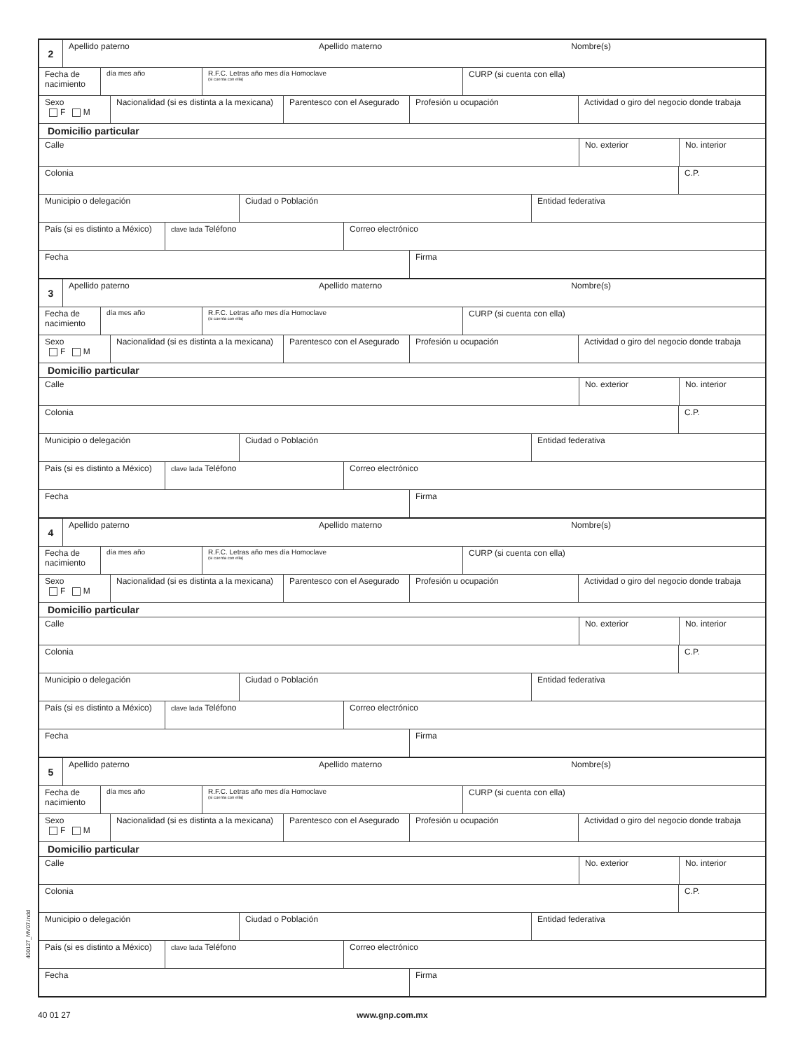2
Apellido paterno Apellido materno Nombre(s)
Fecha de nacimiento
día mes año R.F.C. Letras año mes día Homoclave
(si cuenta con ella)
CURP (si cuenta con ella)
Sexo
F M
Nacionalidad (si es distinta a la mexicana)
Parentesco con el Asegurado
Profesión u ocupación Actividad o giro del negocio donde trabaja
Domicilio particular
Calle No. exterior No. interior
Colonia C.P.
Municipio o delegación Ciudad o Población Entidad federativa
País (si es distinto a México)
clave lada Teléfono Correo electrónico
Fecha Firma
3
Apellido paterno Apellido materno Nombre(s)
Fecha de nacimiento
día mes año R.F.C. Letras año mes día Homoclave
(si cuenta con ella)
CURP (si cuenta con ella)
Sexo
F M
Nacionalidad (si es distinta a la mexicana)
Parentesco con el Asegurado
Profesión u ocupación Actividad o giro del negocio donde trabaja
Domicilio particular
Calle No. exterior No. interior
Colonia C.P.
Municipio o delegación Ciudad o Población Entidad federativa
País (si es distinto a México)
clave lada Teléfono Correo electrónico
Fecha Firma
4
Apellido paterno Apellido materno Nombre(s)
Fecha de nacimiento
día mes año R.F.C. Letras año mes día Homoclave
(si cuenta con ella)
CURP (si cuenta con ella)
Sexo
F M
Nacionalidad (si es distinta a la mexicana)
Parentesco con el Asegurado
Profesión u ocupación Actividad o giro del negocio donde trabaja
Domicilio particular
Calle No. exterior No. interior
Colonia C.P.
Municipio o delegación Ciudad o Población Entidad federativa
País (si es distinto a México)
clave lada Teléfono Correo electrónico
Fecha Firma
5
Apellido paterno Apellido materno Nombre(s)
Fecha de nacimiento
día mes año R.F.C. Letras año mes día Homoclave
(si cuenta con ella)
CURP (si cuenta con ella)
Sexo
F M
Nacionalidad (si es distinta a la mexicana)
Parentesco con el Asegurado
Profesión u ocupación Actividad o giro del negocio donde trabaja
Domicilio particular
Calle No. exterior No. interior
Colonia C.P.
Municipio o delegación Ciudad o Población Entidad federativa
País (si es distinto a México)
clave lada Teléfono Correo electrónico
Fecha Firma
400127_MV07.indd
40 01 27 www.gnp.com.mx